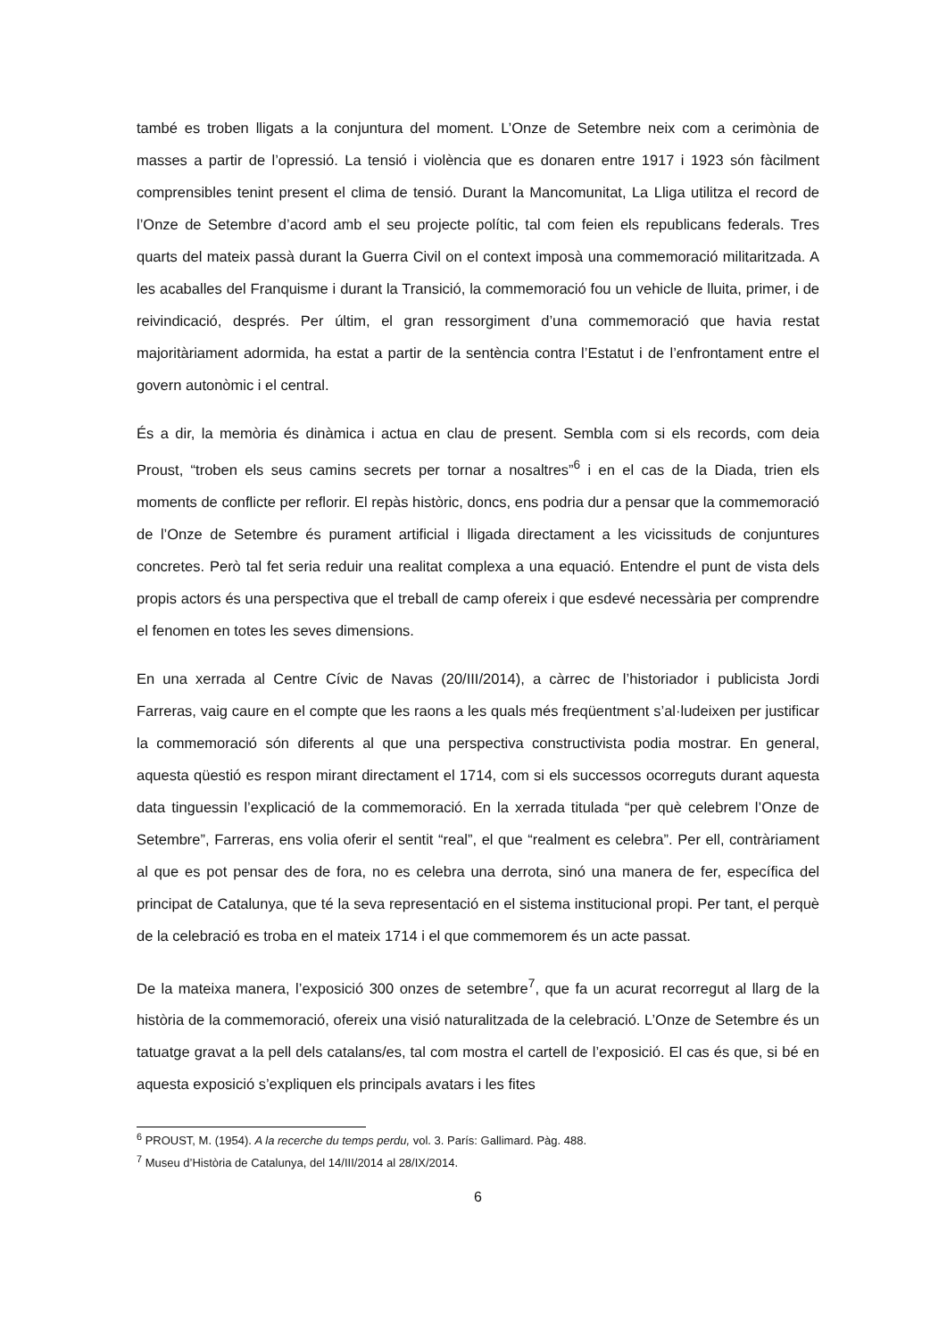també es troben lligats a la conjuntura del moment. L’Onze de Setembre neix com a cerimònia de masses a partir de l’opressió. La tensió i violència que es donaren entre 1917 i 1923 són fàcilment comprensibles tenint present el clima de tensió. Durant la Mancomunitat, La Lliga utilitza el record de l’Onze de Setembre d’acord amb el seu projecte polític, tal com feien els republicans federals. Tres quarts del mateix passà durant la Guerra Civil on el context imposà una commemoració militaritzada. A les acaballes del Franquisme i durant la Transició, la commemoració fou un vehicle de lluita, primer, i de reivindicació, després. Per últim, el gran ressorgiment d’una commemoració que havia restat majoritàriament adormida, ha estat a partir de la sentència contra l’Estatut i de l’enfrontament entre el govern autonòmic i el central.
És a dir, la memòria és dinàmica i actua en clau de present. Sembla com si els records, com deia Proust, “troben els seus camins secrets per tornar a nosaltres”<sup>6</sup> i en el cas de la Diada, trien els moments de conflicte per reflorir. El repàs històric, doncs, ens podria dur a pensar que la commemoració de l’Onze de Setembre és purament artificial i lligada directament a les vicissituds de conjuntures concretes. Però tal fet seria reduir una realitat complexa a una equació. Entendre el punt de vista dels propis actors és una perspectiva que el treball de camp ofereix i que esdevé necessària per comprendre el fenomen en totes les seves dimensions.
En una xerrada al Centre Cívic de Navas (20/III/2014), a càrrec de l’historiador i publicista Jordi Farreras, vaig caure en el compte que les raons a les quals més freqüentment s’al·ludeixen per justificar la commemoració són diferents al que una perspectiva constructivista podia mostrar. En general, aquesta qüestió es respon mirant directament el 1714, com si els successos ocorreguts durant aquesta data tinguessin l’explicació de la commemoració. En la xerrada titulada “per què celebrem l’Onze de Setembre”, Farreras, ens volia oferir el sentit “real”, el que “realment es celebra”. Per ell, contràriament al que es pot pensar des de fora, no es celebra una derrota, sinó una manera de fer, específica del principat de Catalunya, que té la seva representació en el sistema institucional propi. Per tant, el perquè de la celebració es troba en el mateix 1714 i el que commemorem és un acte passat.
De la mateixa manera, l’exposició 300 onzes de setembre<sup>7</sup>, que fa un acurat recorregut al llarg de la història de la commemoració, ofereix una visió naturalitzada de la celebració. L’Onze de Setembre és un tatuatge gravat a la pell dels catalans/es, tal com mostra el cartell de l’exposició. El cas és que, si bé en aquesta exposició s’expliquen els principals avatars i les fites
<sup>6</sup> PROUST, M. (1954). A la recerche du temps perdu, vol. 3. París: Gallimard. Pàg. 488.
<sup>7</sup> Museu d’Història de Catalunya, del 14/III/2014 al 28/IX/2014.
6